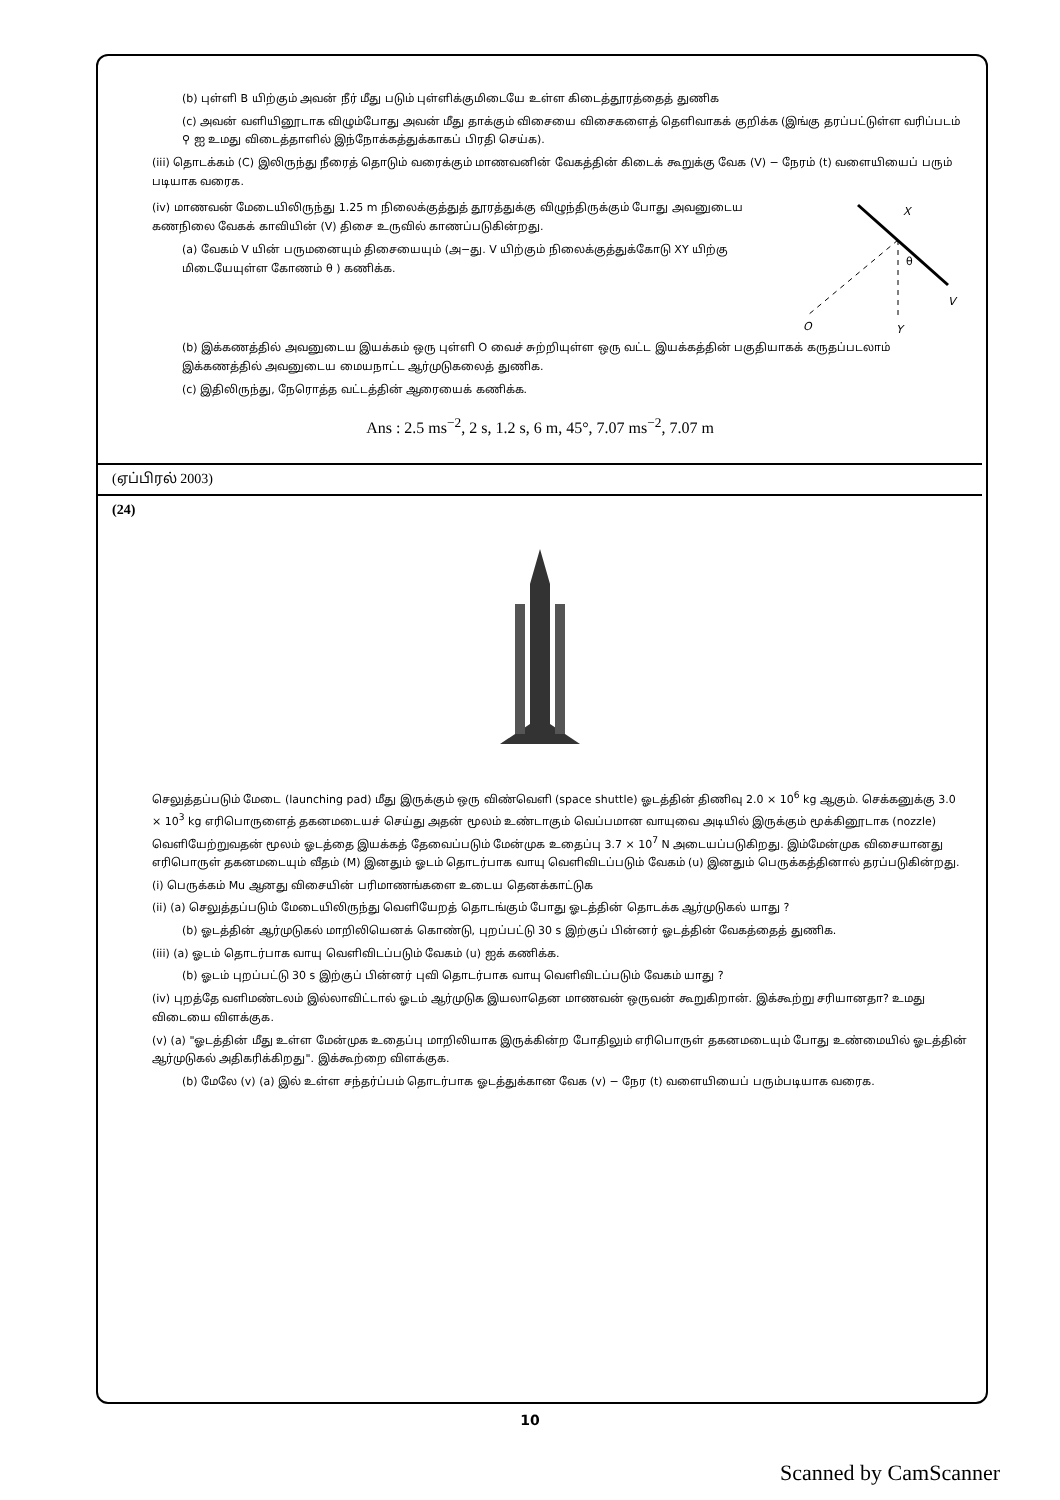(b) புள்ளி B யிற்கும் அவன் நீர் மீது படும் புள்ளிக்குமிடையே உள்ள கிடைத்தூரத்தைத் துணிக
(c) அவன் வளியினூடாக விழும்போது அவன் மீது தாக்கும் விசையை விசைகளைத் தெளிவாகக் குறிக்க (இங்கு தரப்பட்டுள்ள வரிப்படம் ⚲ ஐ உமது விடைத்தாளில் இந்நோக்கத்துக்காகப் பிரதி செய்க).
(iii) தொடக்கம் (C) இலிருந்து நீரைத் தொடும் வரைக்கும் மாணவனின் வேகத்தின் கிடைக் கூறுக்கு வேக (V) − நேரம் (t) வளையியைப் பரும் படியாக வரைக.
(iv) மாணவன் மேடையிலிருந்து 1.25 m நிலைக்குத்துத் தூரத்துக்கு விழுந்திருக்கும் போது அவனுடைய கணநிலை வேகக் காவியின் (V) திசை உருவில் காணப்படுகின்றது.
(a) வேகம் V யின் பருமனையும் திசையையும் (அ−து. V யிற்கும் நிலைக்குத்துக்கோடு XY யிற்கு மிடையேயுள்ள கோணம் θ ) கணிக்க.
X
θ
V
O
Y
(b) இக்கணத்தில் அவனுடைய இயக்கம் ஒரு புள்ளி O வைச் சுற்றியுள்ள ஒரு வட்ட இயக்கத்தின் பகுதியாகக் கருதப்படலாம் இக்கணத்தில் அவனுடைய மையநாட்ட ஆர்முடுகலைத் துணிக.
(c) இதிலிருந்து, நேரொத்த வட்டத்தின் ஆரையைக் கணிக்க.
Ans : 2.5 ms<sup>−2</sup>, 2 s, 1.2 s, 6 m, 45°, 7.07 ms<sup>−2</sup>, 7.07 m
(ஏப்பிரல் 2003)
(24)
செலுத்தப்படும் மேடை (launching pad) மீது இருக்கும் ஒரு விண்வெளி (space shuttle) ஓடத்தின் திணிவு 2.0 × 10<sup>6</sup> kg ஆகும். செக்கனுக்கு 3.0 × 10<sup>3</sup> kg எரிபொருளைத் தகனமடையச் செய்து அதன் மூலம் உண்டாகும் வெப்பமான வாயுவை அடியில் இருக்கும் மூக்கினூடாக (nozzle) வெளியேற்றுவதன் மூலம் ஓடத்தை இயக்கத் தேவைப்படும் மேன்முக உதைப்பு 3.7 × 10<sup>7</sup> N அடையப்படுகிறது. இம்மேன்முக விசையானது எரிபொருள் தகனமடையும் வீதம் (M) இனதும் ஓடம் தொடர்பாக வாயு வெளிவிடப்படும் வேகம் (u) இனதும் பெருக்கத்தினால் தரப்படுகின்றது.
(i) பெருக்கம் Mu ஆனது விசையின் பரிமாணங்களை உடைய தெனக்காட்டுக
(ii) (a) செலுத்தப்படும் மேடையிலிருந்து வெளியேறத் தொடங்கும் போது ஓடத்தின் தொடக்க ஆர்முடுகல் யாது ?
(b) ஓடத்தின் ஆர்முடுகல் மாறிலியெனக் கொண்டு, புறப்பட்டு 30 s இற்குப் பின்னர் ஓடத்தின் வேகத்தைத் துணிக.
(iii) (a) ஓடம் தொடர்பாக வாயு வெளிவிடப்படும் வேகம் (u) ஐக் கணிக்க.
(b) ஓடம் புறப்பட்டு 30 s இற்குப் பின்னர் புவி தொடர்பாக வாயு வெளிவிடப்படும் வேகம் யாது ?
(iv) புறத்தே வளிமண்டலம் இல்லாவிட்டால் ஓடம் ஆர்முடுக இயலாதென மாணவன் ஒருவன் கூறுகிறான். இக்கூற்று சரியானதா? உமது விடையை விளக்குக.
(v) (a) "ஓடத்தின் மீது உள்ள மேன்முக உதைப்பு மாறிலியாக இருக்கின்ற போதிலும் எரிபொருள் தகனமடையும் போது உண்மையில் ஓடத்தின் ஆர்முடுகல் அதிகரிக்கிறது". இக்கூற்றை விளக்குக.
(b) மேலே (v) (a) இல் உள்ள சந்தர்ப்பம் தொடர்பாக ஓடத்துக்கான வேக (v) − நேர (t) வளையியைப் பரும்படியாக வரைக.
10
Scanned by CamScanner